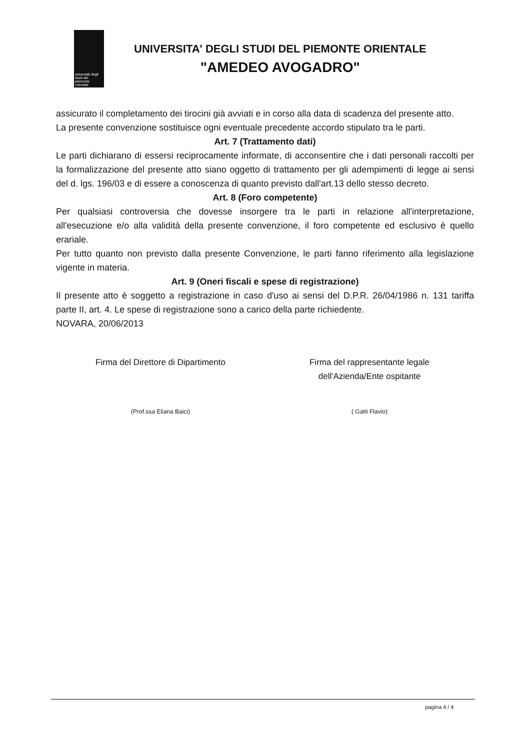università degli studi del piemonte orientale
UNIVERSITA' DEGLI STUDI DEL PIEMONTE ORIENTALE
"AMEDEO AVOGADRO"
assicurato il completamento dei tirocini già avviati e in corso alla data di scadenza del presente atto.
La presente convenzione sostituisce ogni eventuale precedente accordo stipulato tra le parti.
Art. 7 (Trattamento dati)
Le parti dichiarano di essersi reciprocamente informate, di acconsentire che i dati personali raccolti per la formalizzazione del presente atto siano oggetto di trattamento per gli adempimenti di legge ai sensi del d. lgs. 196/03 e di essere a conoscenza di quanto previsto dall'art.13 dello stesso decreto.
Art. 8 (Foro competente)
Per qualsiasi controversia che dovesse insorgere tra le parti in relazione all'interpretazione, all'esecuzione e/o alla validità della presente convenzione, il foro competente ed esclusivo è quello erariale.
Per tutto quanto non previsto dalla presente Convenzione, le parti fanno riferimento alla legislazione vigente in materia.
Art. 9 (Oneri fiscali e spese di registrazione)
Il presente atto è soggetto a registrazione in caso d'uso ai sensi del D.P.R. 26/04/1986 n. 131 tariffa parte II, art. 4. Le spese di registrazione sono a carico della parte richiedente.
NOVARA, 20/06/2013
Firma del Direttore di Dipartimento
(Prof.ssa Eliana Baici)
Firma del rappresentante legale
dell'Azienda/Ente ospitante
( Gatti Flavio)
pagina 4 / 4